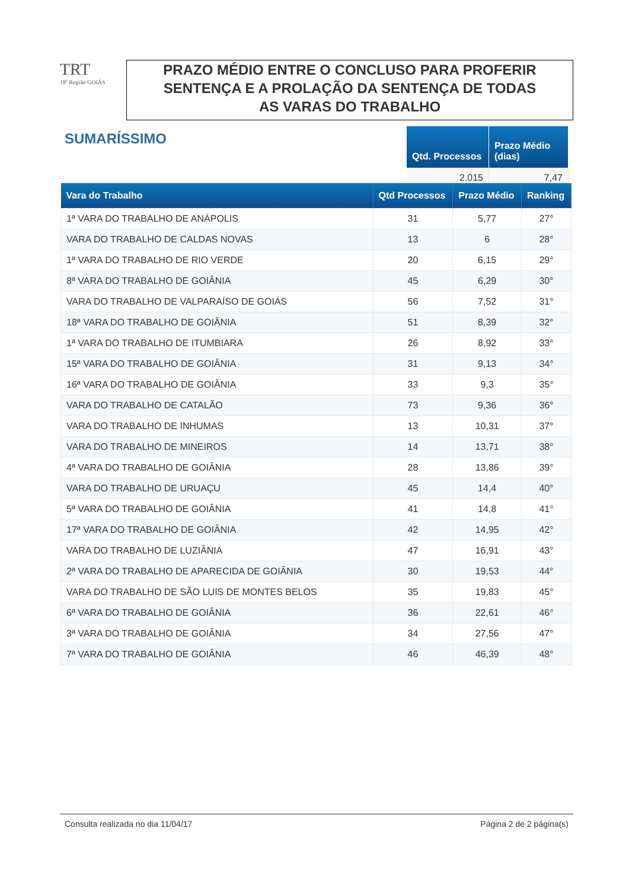TRT
18ª Região GOIÁS
PRAZO MÉDIO ENTRE O CONCLUSO PARA PROFERIR
SENTENÇA E A PROLAÇÃO DA SENTENÇA DE TODAS
AS VARAS DO TRABALHO
SUMARÍSSIMO
| Qtd. Processos | Prazo Médio (dias) |
| --- | --- |
| 2.015 | 7,47 |
| Vara do Trabalho | Qtd Processos | Prazo Médio | Ranking |
| --- | --- | --- | --- |
| 1ª VARA DO TRABALHO DE ANÁPOLIS | 31 | 5,77 | 27° |
| VARA DO TRABALHO DE CALDAS NOVAS | 13 | 6 | 28° |
| 1ª VARA DO TRABALHO DE RIO VERDE | 20 | 6,15 | 29° |
| 8ª VARA DO TRABALHO DE GOIÂNIA | 45 | 6,29 | 30° |
| VARA DO TRABALHO DE VALPARAÍSO DE GOIÁS | 56 | 7,52 | 31° |
| 18ª VARA DO TRABALHO DE GOIÂNIA | 51 | 8,39 | 32° |
| 1ª VARA DO TRABALHO DE ITUMBIARA | 26 | 8,92 | 33° |
| 15ª VARA DO TRABALHO DE GOIÂNIA | 31 | 9,13 | 34° |
| 16ª VARA DO TRABALHO DE GOIÂNIA | 33 | 9,3 | 35° |
| VARA DO TRABALHO DE CATALÃO | 73 | 9,36 | 36° |
| VARA DO TRABALHO DE INHUMAS | 13 | 10,31 | 37° |
| VARA DO TRABALHO DE MINEIROS | 14 | 13,71 | 38° |
| 4ª VARA DO TRABALHO DE GOIÂNIA | 28 | 13,86 | 39° |
| VARA DO TRABALHO DE URUAÇU | 45 | 14,4 | 40° |
| 5ª VARA DO TRABALHO DE GOIÂNIA | 41 | 14,8 | 41° |
| 17ª VARA DO TRABALHO DE GOIÂNIA | 42 | 14,95 | 42° |
| VARA DO TRABALHO DE LUZIÂNIA | 47 | 16,91 | 43° |
| 2ª VARA DO TRABALHO DE APARECIDA DE GOIÂNIA | 30 | 19,53 | 44° |
| VARA DO TRABALHO DE SÃO LUIS DE MONTES BELOS | 35 | 19,83 | 45° |
| 6ª VARA DO TRABALHO DE GOIÂNIA | 36 | 22,61 | 46° |
| 3ª VARA DO TRABALHO DE GOIÂNIA | 34 | 27,56 | 47° |
| 7ª VARA DO TRABALHO DE GOIÂNIA | 46 | 46,39 | 48° |
Consulta realizada no dia 11/04/17 Página 2 de 2 página(s)